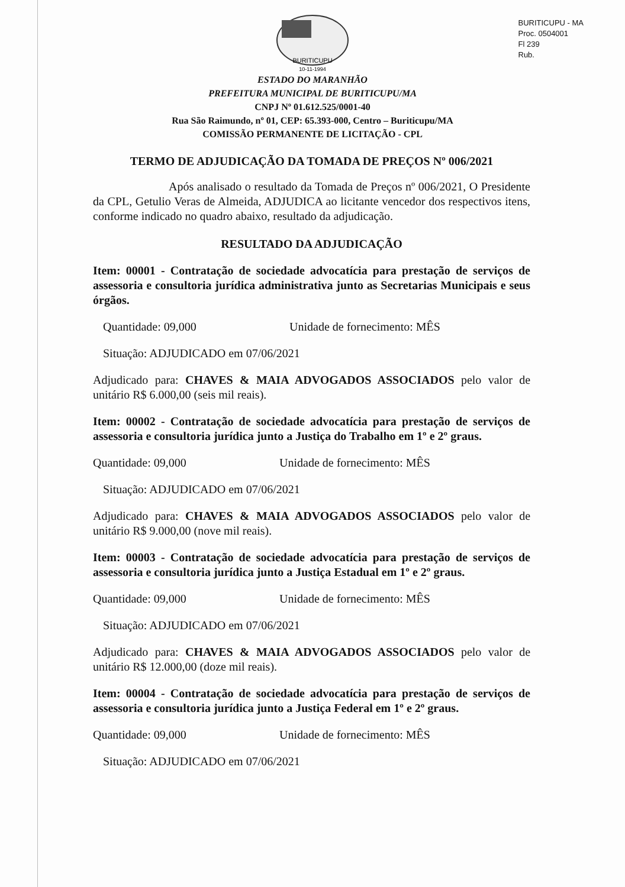BURITICUPU - MA
Proc. 0504001
Fl 239
Rub.
10-11-1994
BURITICUPU
ESTADO DO MARANHÃO
PREFEITURA MUNICIPAL DE BURITICUPU/MA
CNPJ Nº 01.612.525/0001-40
Rua São Raimundo, nº 01, CEP: 65.393-000, Centro – Buriticupu/MA
COMISSÃO PERMANENTE DE LICITAÇÃO - CPL
TERMO DE ADJUDICAÇÃO DA TOMADA DE PREÇOS Nº 006/2021
Após analisado o resultado da Tomada de Preços nº 006/2021, O Presidente da CPL, Getulio Veras de Almeida, ADJUDICA ao licitante vencedor dos respectivos itens, conforme indicado no quadro abaixo, resultado da adjudicação.
RESULTADO DA ADJUDICAÇÃO
Item: 00001 - Contratação de sociedade advocatícia para prestação de serviços de assessoria e consultoria jurídica administrativa junto as Secretarias Municipais e seus órgãos.
Quantidade: 09,000 Unidade de fornecimento: MÊS
Situação: ADJUDICADO em 07/06/2021
Adjudicado para: CHAVES & MAIA ADVOGADOS ASSOCIADOS pelo valor de unitário R$ 6.000,00 (seis mil reais).
Item: 00002 - Contratação de sociedade advocatícia para prestação de serviços de assessoria e consultoria jurídica junto a Justiça do Trabalho em 1º e 2º graus.
Quantidade: 09,000 Unidade de fornecimento: MÊS
Situação: ADJUDICADO em 07/06/2021
Adjudicado para: CHAVES & MAIA ADVOGADOS ASSOCIADOS pelo valor de unitário R$ 9.000,00 (nove mil reais).
Item: 00003 - Contratação de sociedade advocatícia para prestação de serviços de assessoria e consultoria jurídica junto a Justiça Estadual em 1º e 2º graus.
Quantidade: 09,000 Unidade de fornecimento: MÊS
Situação: ADJUDICADO em 07/06/2021
Adjudicado para: CHAVES & MAIA ADVOGADOS ASSOCIADOS pelo valor de unitário R$ 12.000,00 (doze mil reais).
Item: 00004 - Contratação de sociedade advocatícia para prestação de serviços de assessoria e consultoria jurídica junto a Justiça Federal em 1º e 2º graus.
Quantidade: 09,000 Unidade de fornecimento: MÊS
Situação: ADJUDICADO em 07/06/2021